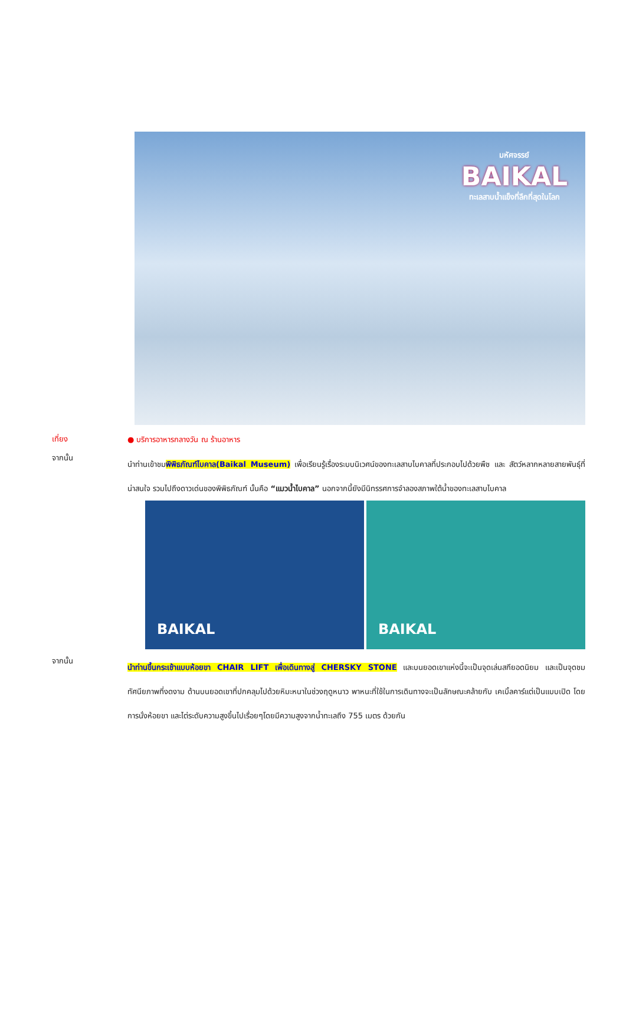มหัศจรรย์
BAIKAL
ทะเลสาบน้ำแข็งที่ลึกที่สุดในโลก
เที่ยง
● บริการอาหารกลางวัน ณ ร้านอาหาร
จากนั้น
นำท่านเข้าชมพิพิธภัณฑ์ไบคาล(Baikal Museum) เพื่อเรียนรู้เรื่องระบบนิเวศน์ของทะเลสาบไบคาลที่ประกอบไปด้วยพืช และ สัตว์หลากหลายสายพันธุ์ที่น่าสนใจ รวมไปถึงดาวเด่นของพิพิธภัณฑ์ นั้นคือ “แมวน้ำไบคาล” นอกจากนี้ยังมีนิทรรศการจำลองสภาพใต้น้ำของทะเลสาบไบคาล
BAIKAL
BAIKAL
จากนั้น
นำท่านขึ้นกระเช้าแบบห้อยขา CHAIR LIFT เพื่อเดินทางสู่ CHERSKY STONE และบนยอดเขาแห่งนี้จะเป็นจุดเล่นสกียอดนิยม และเป็นจุดชมทัศนียภาพที่งดงาม ด้านบนยอดเขาที่ปกคลุมไปด้วยหิมะหนาในช่วงฤดูหนาว พาหนะที่ใช้ในการเดินทางจะเป็นลักษณะคล้ายกับ เคเบิ้ลคาร์แต่เป็นแบบเปิด โดยการนั่งห้อยขา และไต่ระดับความสูงขึ้นไปเรื่อยๆโดยมีความสูงจากน้ำทะเลถึง 755 เมตร ด้วยกัน